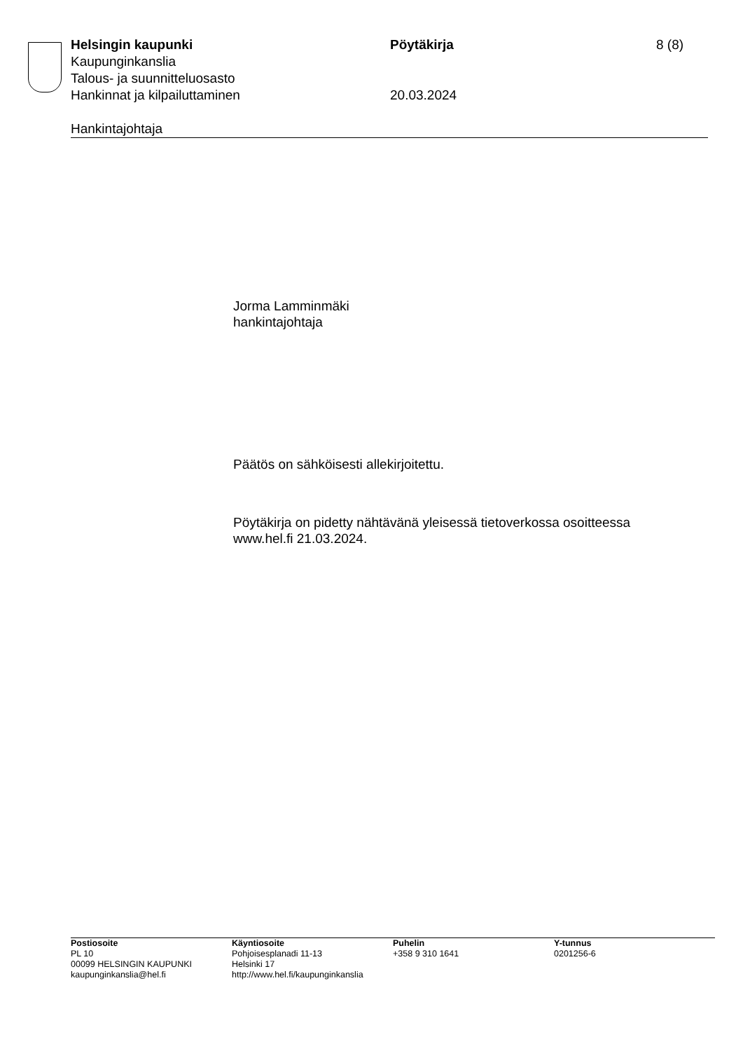Helsingin kaupunki Pöytäkirja 8 (8)
Kaupunginkanslia
Talous- ja suunnitteluosasto
Hankinnat ja kilpailuttaminen 20.03.2024
Hankintajohtaja
Jorma Lamminmäki
hankintajohtaja
Päätös on sähköisesti allekirjoitettu.
Pöytäkirja on pidetty nähtävänä yleisessä tietoverkossa osoitteessa
www.hel.fi 21.03.2024.
Postiosoite
PL 10
00099 HELSINGIN KAUPUNKI
kaupunginkanslia@hel.fi
Käyntiosoite
Pohjoisesplanadi 11-13
Helsinki 17
http://www.hel.fi/kaupunginkanslia
Puhelin
+358 9 310 1641
Y-tunnus
0201256-6